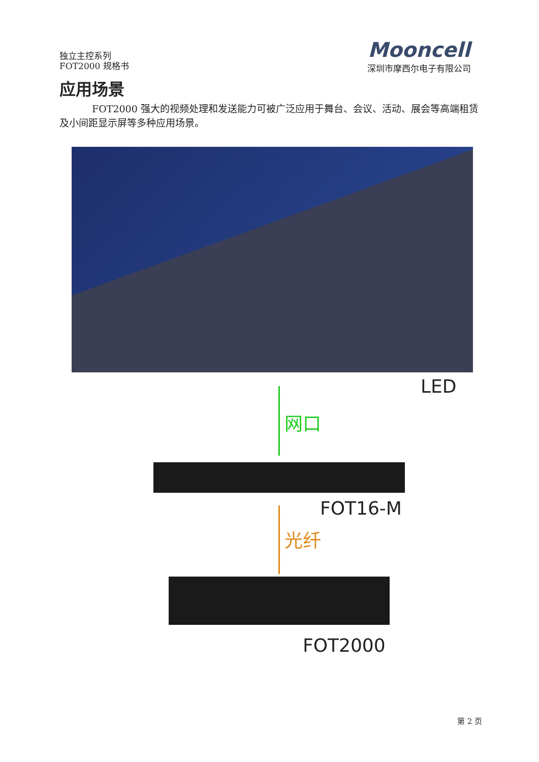独立主控系列
FOT2000 规格书
Mooncell
深圳市摩西尔电子有限公司
应用场景
FOT2000 强大的视频处理和发送能力可被广泛应用于舞台、会议、活动、展会等高端租赁及小间距显示屏等多种应用场景。
LED
网口
FOT16-M
光纤
FOT2000
第 2 页